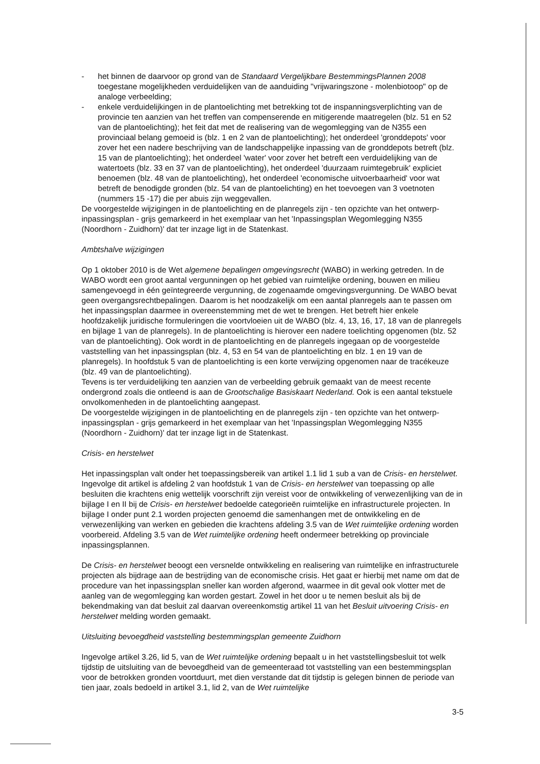- het binnen de daarvoor op grond van de Standaard Vergelijkbare BestemmingsPlannen 2008 toegestane mogelijkheden verduidelijken van de aanduiding "vrijwaringszone - molenbiotoop" op de analoge verbeelding;
- enkele verduidelijkingen in de plantoelichting met betrekking tot de inspanningsverplichting van de provincie ten aanzien van het treffen van compenserende en mitigerende maatregelen (blz. 51 en 52 van de plantoelichting); het feit dat met de realisering van de wegomlegging van de N355 een provinciaal belang gemoeid is (blz. 1 en 2 van de plantoelichting); het onderdeel 'gronddepots' voor zover het een nadere beschrijving van de landschappelijke inpassing van de gronddepots betreft (blz. 15 van de plantoelichting); het onderdeel 'water' voor zover het betreft een verduidelijking van de watertoets (blz. 33 en 37 van de plantoelichting), het onderdeel 'duurzaam ruimtegebruik' expliciet benoemen (blz. 48 van de plantoelichting), het onderdeel 'economische uitvoerbaarheid' voor wat betreft de benodigde gronden (blz. 54 van de plantoelichting) en het toevoegen van 3 voetnoten (nummers 15 -17) die per abuis zijn weggevallen.
De voorgestelde wijzigingen in de plantoelichting en de planregels zijn - ten opzichte van het ontwerp-inpassingsplan - grijs gemarkeerd in het exemplaar van het 'Inpassingsplan Wegomlegging N355 (Noordhorn - Zuidhorn)' dat ter inzage ligt in de Statenkast.
Ambtshalve wijzigingen
Op 1 oktober 2010 is de Wet algemene bepalingen omgevingsrecht (WABO) in werking getreden. In de WABO wordt een groot aantal vergunningen op het gebied van ruimtelijke ordening, bouwen en milieu samengevoegd in één geïntegreerde vergunning, de zogenaamde omgevingsvergunning. De WABO bevat geen overgangsrechtbepalingen. Daarom is het noodzakelijk om een aantal planregels aan te passen om het inpassingsplan daarmee in overeenstemming met de wet te brengen. Het betreft hier enkele hoofdzakelijk juridische formuleringen die voortvloeien uit de WABO (blz. 4, 13, 16, 17, 18 van de planregels en bijlage 1 van de planregels). In de plantoelichting is hierover een nadere toelichting opgenomen (blz. 52 van de plantoelichting). Ook wordt in de plantoelichting en de planregels ingegaan op de voorgestelde vaststelling van het inpassingsplan (blz. 4, 53 en 54 van de plantoelichting en blz. 1 en 19 van de planregels). In hoofdstuk 5 van de plantoelichting is een korte verwijzing opgenomen naar de tracékeuze (blz. 49 van de plantoelichting).
Tevens is ter verduidelijking ten aanzien van de verbeelding gebruik gemaakt van de meest recente ondergrond zoals die ontleend is aan de Grootschalige Basiskaart Nederland. Ook is een aantal tekstuele onvolkomenheden in de plantoelichting aangepast.
De voorgestelde wijzigingen in de plantoelichting en de planregels zijn - ten opzichte van het ontwerp-inpassingsplan - grijs gemarkeerd in het exemplaar van het 'Inpassingsplan Wegomlegging N355 (Noordhorn - Zuidhorn)' dat ter inzage ligt in de Statenkast.
Crisis- en herstelwet
Het inpassingsplan valt onder het toepassingsbereik van artikel 1.1 lid 1 sub a van de Crisis- en herstelwet. Ingevolge dit artikel is afdeling 2 van hoofdstuk 1 van de Crisis- en herstelwet van toepassing op alle besluiten die krachtens enig wettelijk voorschrift zijn vereist voor de ontwikkeling of verwezenlijking van de in bijlage I en II bij de Crisis- en herstelwet bedoelde categorieën ruimtelijke en infrastructurele projecten. In bijlage I onder punt 2.1 worden projecten genoemd die samenhangen met de ontwikkeling en de verwezenlijking van werken en gebieden die krachtens afdeling 3.5 van de Wet ruimtelijke ordening worden voorbereid. Afdeling 3.5 van de Wet ruimtelijke ordening heeft ondermeer betrekking op provinciale inpassingsplannen.
De Crisis- en herstelwet beoogt een versnelde ontwikkeling en realisering van ruimtelijke en infrastructurele projecten als bijdrage aan de bestrijding van de economische crisis. Het gaat er hierbij met name om dat de procedure van het inpassingsplan sneller kan worden afgerond, waarmee in dit geval ook vlotter met de aanleg van de wegomlegging kan worden gestart. Zowel in het door u te nemen besluit als bij de bekendmaking van dat besluit zal daarvan overeenkomstig artikel 11 van het Besluit uitvoering Crisis- en herstelwet melding worden gemaakt.
Uitsluiting bevoegdheid vaststelling bestemmingsplan gemeente Zuidhorn
Ingevolge artikel 3.26, lid 5, van de Wet ruimtelijke ordening bepaalt u in het vaststellingsbesluit tot welk tijdstip de uitsluiting van de bevoegdheid van de gemeenteraad tot vaststelling van een bestemmingsplan voor de betrokken gronden voortduurt, met dien verstande dat dit tijdstip is gelegen binnen de periode van tien jaar, zoals bedoeld in artikel 3.1, lid 2, van de Wet ruimtelijke
3-5